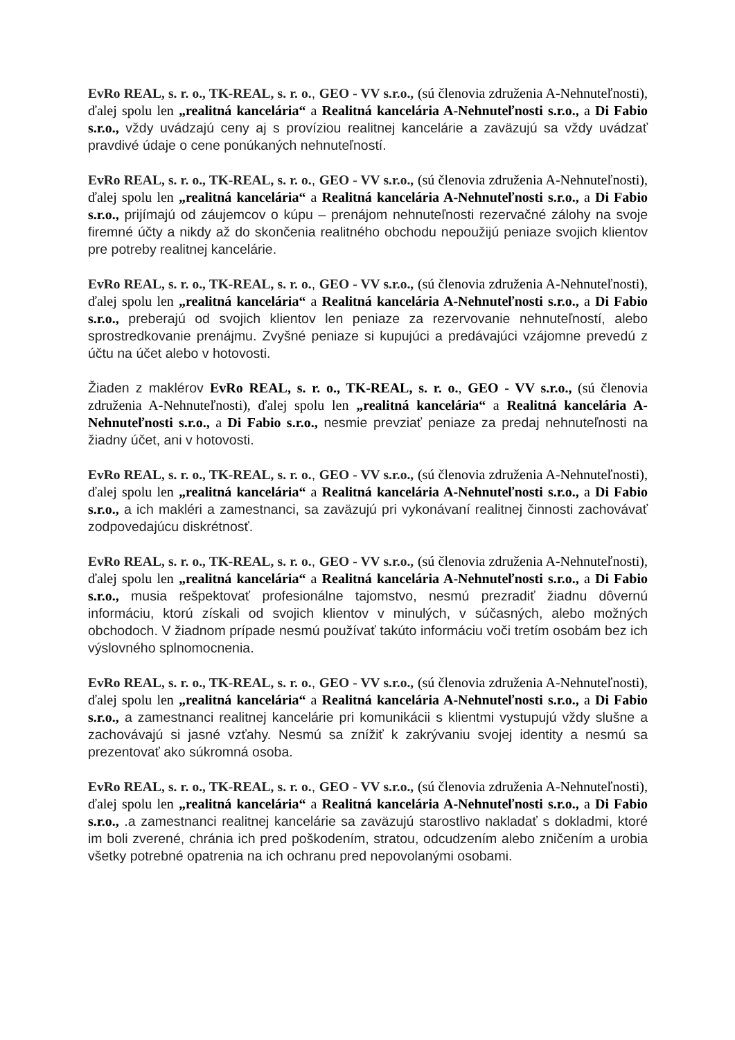EvRo REAL, s. r. o., TK-REAL, s. r. o., GEO - VV s.r.o., (sú členovia združenia A-Nehnuteľnosti), ďalej spolu len „realitná kancelária“ a Realitná kancelária A-Nehnuteľnosti s.r.o., a Di Fabio s.r.o., vždy uvádzajú ceny aj s províziou realitnej kancelárie a zaväzujú sa vždy uvádzať pravdivé údaje o cene ponúkaných nehnuteľností.
EvRo REAL, s. r. o., TK-REAL, s. r. o., GEO - VV s.r.o., (sú členovia združenia A-Nehnuteľnosti), ďalej spolu len „realitná kancelária“ a Realitná kancelária A-Nehnuteľnosti s.r.o., a Di Fabio s.r.o., prijímajú od záujemcov o kúpu – prenájom nehnuteľnosti rezervačné zálohy na svoje firemné účty a nikdy až do skončenia realitného obchodu nepoužijú peniaze svojich klientov pre potreby realitnej kancelárie.
EvRo REAL, s. r. o., TK-REAL, s. r. o., GEO - VV s.r.o., (sú členovia združenia A-Nehnuteľnosti), ďalej spolu len „realitná kancelária“ a Realitná kancelária A-Nehnuteľnosti s.r.o., a Di Fabio s.r.o., preberajú od svojich klientov len peniaze za rezervovanie nehnuteľností, alebo sprostredkovanie prenájmu. Zvyšné peniaze si kupujúci a predávajúci vzájomne prevedú z účtu na účet alebo v hotovosti.
Žiaden z maklérov EvRo REAL, s. r. o., TK-REAL, s. r. o., GEO - VV s.r.o., (sú členovia združenia A-Nehnuteľnosti), ďalej spolu len „realitná kancelária“ a Realitná kancelária A-Nehnuteľnosti s.r.o., a Di Fabio s.r.o., nesmie prevziať peniaze za predaj nehnuteľnosti na žiadny účet, ani v hotovosti.
EvRo REAL, s. r. o., TK-REAL, s. r. o., GEO - VV s.r.o., (sú členovia združenia A-Nehnuteľnosti), ďalej spolu len „realitná kancelária“ a Realitná kancelária A-Nehnuteľnosti s.r.o., a Di Fabio s.r.o., a ich makléri a zamestnanci, sa zaväzujú pri vykonávaní realitnej činnosti zachovávať zodpovedajúcu diskrétnosť.
EvRo REAL, s. r. o., TK-REAL, s. r. o., GEO - VV s.r.o., (sú členovia združenia A-Nehnuteľnosti), ďalej spolu len „realitná kancelária“ a Realitná kancelária A-Nehnuteľnosti s.r.o., a Di Fabio s.r.o., musia rešpektovať profesionálne tajomstvo, nesmú prezradiť žiadnu dôvernú informáciu, ktorú získali od svojich klientov v minulých, v súčasných, alebo možných obchodoch. V žiadnom prípade nesmú používať takúto informáciu voči tretím osobám bez ich výslovného splnomocnenia.
EvRo REAL, s. r. o., TK-REAL, s. r. o., GEO - VV s.r.o., (sú členovia združenia A-Nehnuteľnosti), ďalej spolu len „realitná kancelária“ a Realitná kancelária A-Nehnuteľnosti s.r.o., a Di Fabio s.r.o., a zamestnanci realitnej kancelárie pri komunikácii s klientmi vystupujú vždy slušne a zachovávajú si jasné vzťahy. Nesmú sa znížiť k zakrývaniu svojej identity a nesmú sa prezentovať ako súkromná osoba.
EvRo REAL, s. r. o., TK-REAL, s. r. o., GEO - VV s.r.o., (sú členovia združenia A-Nehnuteľnosti), ďalej spolu len „realitná kancelária“ a Realitná kancelária A-Nehnuteľnosti s.r.o., a Di Fabio s.r.o., .a zamestnanci realitnej kancelárie sa zaväzujú starostlivo nakladať s dokladmi, ktoré im boli zverené, chránia ich pred poškodením, stratou, odcudzením alebo zničením a urobia všetky potrebné opatrenia na ich ochranu pred nepovolanými osobami.